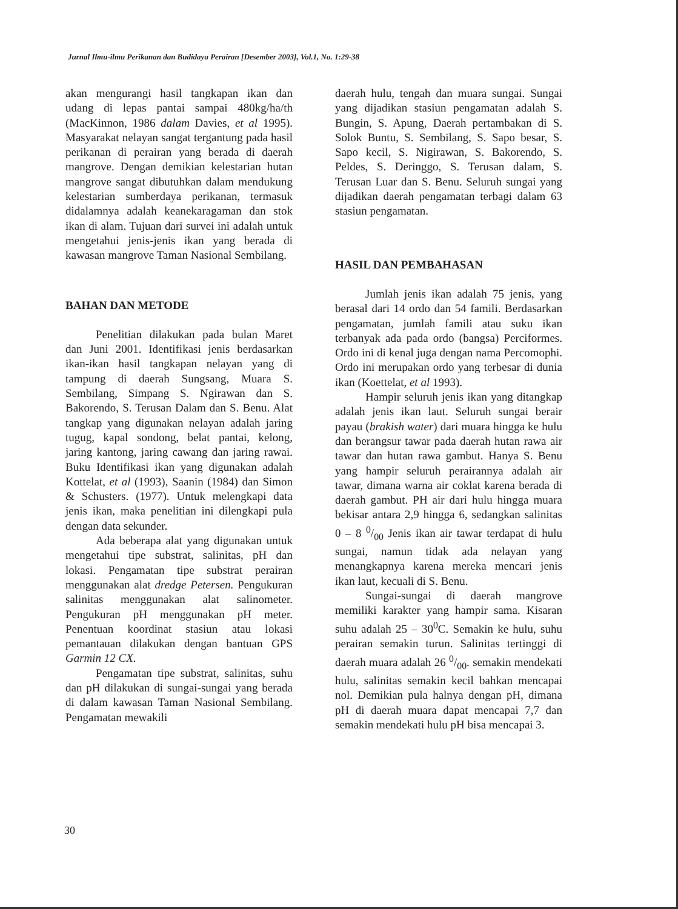Jurnal Ilmu-ilmu Perikanan dan Budidaya Perairan [Desember 2003], Vol.1, No. 1:29-38
akan mengurangi hasil tangkapan ikan dan udang di lepas pantai sampai 480kg/ha/th (MacKinnon, 1986 dalam Davies, et al 1995). Masyarakat nelayan sangat tergantung pada hasil perikanan di perairan yang berada di daerah mangrove. Dengan demikian kelestarian hutan mangrove sangat dibutuhkan dalam mendukung kelestarian sumberdaya perikanan, termasuk didalamnya adalah keanekaragaman dan stok ikan di alam. Tujuan dari survei ini adalah untuk mengetahui jenis-jenis ikan yang berada di kawasan mangrove Taman Nasional Sembilang.
BAHAN DAN METODE
Penelitian dilakukan pada bulan Maret dan Juni 2001. Identifikasi jenis berdasarkan ikan-ikan hasil tangkapan nelayan yang di tampung di daerah Sungsang, Muara S. Sembilang, Simpang S. Ngirawan dan S. Bakorendo, S. Terusan Dalam dan S. Benu. Alat tangkap yang digunakan nelayan adalah jaring tugug, kapal sondong, belat pantai, kelong, jaring kantong, jaring cawang dan jaring rawai. Buku Identifikasi ikan yang digunakan adalah Kottelat, et al (1993), Saanin (1984) dan Simon & Schusters. (1977). Untuk melengkapi data jenis ikan, maka penelitian ini dilengkapi pula dengan data sekunder.
Ada beberapa alat yang digunakan untuk mengetahui tipe substrat, salinitas, pH dan lokasi. Pengamatan tipe substrat perairan menggunakan alat dredge Petersen. Pengukuran salinitas menggunakan alat salinometer. Pengukuran pH menggunakan pH meter. Penentuan koordinat stasiun atau lokasi pemantauan dilakukan dengan bantuan GPS Garmin 12 CX.
Pengamatan tipe substrat, salinitas, suhu dan pH dilakukan di sungai-sungai yang berada di dalam kawasan Taman Nasional Sembilang. Pengamatan mewakili
daerah hulu, tengah dan muara sungai. Sungai yang dijadikan stasiun pengamatan adalah S. Bungin, S. Apung, Daerah pertambakan di S. Solok Buntu, S. Sembilang, S. Sapo besar, S. Sapo kecil, S. Nigirawan, S. Bakorendo, S. Peldes, S. Deringgo, S. Terusan dalam, S. Terusan Luar dan S. Benu. Seluruh sungai yang dijadikan daerah pengamatan terbagi dalam 63 stasiun pengamatan.
HASIL DAN PEMBAHASAN
Jumlah jenis ikan adalah 75 jenis, yang berasal dari 14 ordo dan 54 famili. Berdasarkan pengamatan, jumlah famili atau suku ikan terbanyak ada pada ordo (bangsa) Perciformes. Ordo ini di kenal juga dengan nama Percomophi. Ordo ini merupakan ordo yang terbesar di dunia ikan (Koettelat, et al 1993).
Hampir seluruh jenis ikan yang ditangkap adalah jenis ikan laut. Seluruh sungai berair payau (brakish water) dari muara hingga ke hulu dan berangsur tawar pada daerah hutan rawa air tawar dan hutan rawa gambut. Hanya S. Benu yang hampir seluruh perairannya adalah air tawar, dimana warna air coklat karena berada di daerah gambut. PH air dari hulu hingga muara bekisar antara 2,9 hingga 6, sedangkan salinitas 0 – 8 0/00 Jenis ikan air tawar terdapat di hulu sungai, namun tidak ada nelayan yang menangkapnya karena mereka mencari jenis ikan laut, kecuali di S. Benu.
Sungai-sungai di daerah mangrove memiliki karakter yang hampir sama. Kisaran suhu adalah 25 – 30<sup>0</sup>C. Semakin ke hulu, suhu perairan semakin turun. Salinitas tertinggi di daerah muara adalah 26 0/00. semakin mendekati hulu, salinitas semakin kecil bahkan mencapai nol. Demikian pula halnya dengan pH, dimana pH di daerah muara dapat mencapai 7,7 dan semakin mendekati hulu pH bisa mencapai 3.
30